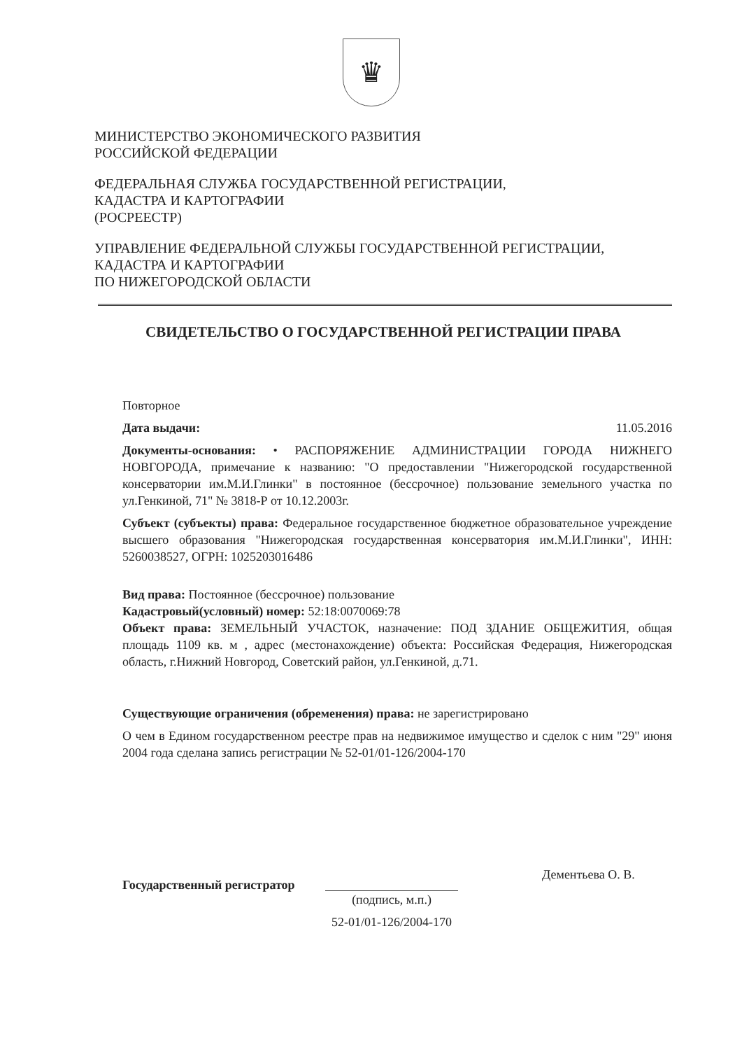♛
МИНИСТЕРСТВО ЭКОНОМИЧЕСКОГО РАЗВИТИЯ
РОССИЙСКОЙ ФЕДЕРАЦИИ
ФЕДЕРАЛЬНАЯ СЛУЖБА ГОСУДАРСТВЕННОЙ РЕГИСТРАЦИИ,
КАДАСТРА И КАРТОГРАФИИ
(РОСРЕЕСТР)
УПРАВЛЕНИЕ ФЕДЕРАЛЬНОЙ СЛУЖБЫ ГОСУДАРСТВЕННОЙ РЕГИСТРАЦИИ,
КАДАСТРА И КАРТОГРАФИИ
ПО НИЖЕГОРОДСКОЙ ОБЛАСТИ
СВИДЕТЕЛЬСТВО О ГОСУДАРСТВЕННОЙ РЕГИСТРАЦИИ ПРАВА
Повторное
Дата выдачи: 11.05.2016
Документы-основания: • РАСПОРЯЖЕНИЕ АДМИНИСТРАЦИИ ГОРОДА НИЖНЕГО НОВГОРОДА, примечание к названию: "О предоставлении "Нижегородской государственной консерватории им.М.И.Глинки" в постоянное (бессрочное) пользование земельного участка по ул.Генкиной, 71" № 3818-Р от 10.12.2003г.
Субъект (субъекты) права: Федеральное государственное бюджетное образовательное учреждение высшего образования "Нижегородская государственная консерватория им.М.И.Глинки", ИНН: 5260038527, ОГРН: 1025203016486
Вид права: Постоянное (бессрочное) пользование
Кадастровый(условный) номер: 52:18:0070069:78
Объект права: ЗЕМЕЛЬНЫЙ УЧАСТОК, назначение: ПОД ЗДАНИЕ ОБЩЕЖИТИЯ, общая площадь 1109 кв. м , адрес (местонахождение) объекта: Российская Федерация, Нижегородская область, г.Нижний Новгород, Советский район, ул.Генкиной, д.71.
Существующие ограничения (обременения) права: не зарегистрировано
О чем в Едином государственном реестре прав на недвижимое имущество и сделок с ним "29" июня 2004 года сделана запись регистрации № 52-01/01-126/2004-170
Государственный регистратор
(подпись, м.п.)
52-01/01-126/2004-170
Дементьева О. В.